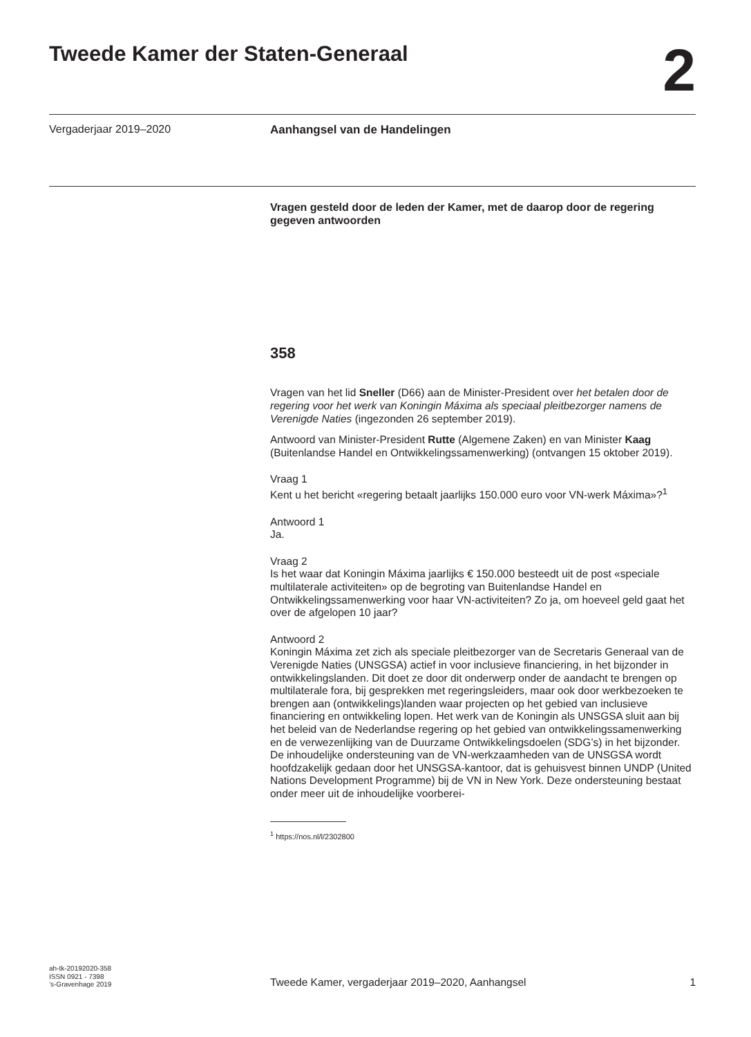Tweede Kamer der Staten-Generaal
2
Vergaderjaar 2019–2020
Aanhangsel van de Handelingen
Vragen gesteld door de leden der Kamer, met de daarop door de regering gegeven antwoorden
358
Vragen van het lid Sneller (D66) aan de Minister-President over het betalen door de regering voor het werk van Koningin Máxima als speciaal pleitbezorger namens de Verenigde Naties (ingezonden 26 september 2019).
Antwoord van Minister-President Rutte (Algemene Zaken) en van Minister Kaag (Buitenlandse Handel en Ontwikkelingssamenwerking) (ontvangen 15 oktober 2019).
Vraag 1
Kent u het bericht «regering betaalt jaarlijks 150.000 euro voor VN-werk Máxima»?<sup>1</sup>
Antwoord 1
Ja.
Vraag 2
Is het waar dat Koningin Máxima jaarlijks € 150.000 besteedt uit de post «speciale multilaterale activiteiten» op de begroting van Buitenlandse Handel en Ontwikkelingssamenwerking voor haar VN-activiteiten? Zo ja, om hoeveel geld gaat het over de afgelopen 10 jaar?
Antwoord 2
Koningin Máxima zet zich als speciale pleitbezorger van de Secretaris Generaal van de Verenigde Naties (UNSGSA) actief in voor inclusieve financiering, in het bijzonder in ontwikkelingslanden. Dit doet ze door dit onderwerp onder de aandacht te brengen op multilaterale fora, bij gesprekken met regeringsleiders, maar ook door werkbezoeken te brengen aan (ontwikkelings)landen waar projecten op het gebied van inclusieve financiering en ontwikkeling lopen. Het werk van de Koningin als UNSGSA sluit aan bij het beleid van de Nederlandse regering op het gebied van ontwikkelingssamenwerking en de verwezenlijking van de Duurzame Ontwikkelingsdoelen (SDG’s) in het bijzonder.
De inhoudelijke ondersteuning van de VN-werkzaamheden van de UNSGSA wordt hoofdzakelijk gedaan door het UNSGSA-kantoor, dat is gehuisvest binnen UNDP (United Nations Development Programme) bij de VN in New York. Deze ondersteuning bestaat onder meer uit de inhoudelijke voorberei-
<sup>1</sup> https://nos.nl/l/2302800
ah-tk-20192020-358
ISSN 0921 - 7398
’s-Gravenhage 2019
Tweede Kamer, vergaderjaar 2019–2020, Aanhangsel
1